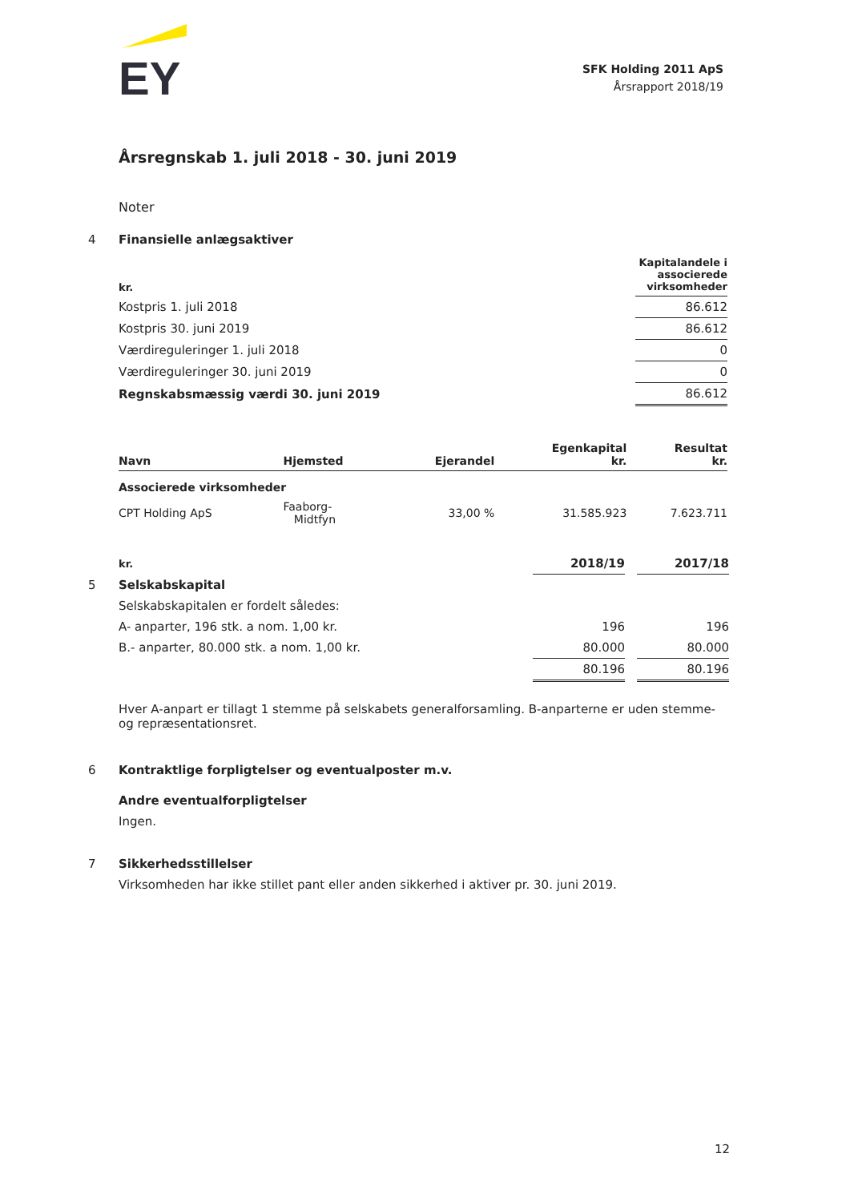EY
SFK Holding 2011 ApS
Årsrapport 2018/19
Årsregnskab 1. juli 2018 - 30. juni 2019
Noter
4 Finansielle anlægsaktiver
| kr. | Kapitalandele i associerede virksomheder |
| --- | --- |
| Kostpris 1. juli 2018 | 86.612 |
| Kostpris 30. juni 2019 | 86.612 |
| Værdireguleringer 1. juli 2018 | 0 |
| Værdireguleringer 30. juni 2019 | 0 |
| Regnskabsmæssig værdi 30. juni 2019 | 86.612 |
| Navn | Hjemsted | Ejerandel | Egenkapital kr. | Resultat kr. |
| --- | --- | --- | --- | --- |
| Associerede virksomheder | | | | |
| CPT Holding ApS | Faaborg- Midtfyn | 33,00 % | 31.585.923 | 7.623.711 |
| kr. | 2018/19 | | 2017/18 |
| 5 Selskabskapital | | | |
| Selskabskapitalen er fordelt således: | | | |
| A- anparter, 196 stk. a nom. 1,00 kr. | 196 | | 196 |
| B.- anparter, 80.000 stk. a nom. 1,00 kr. | 80.000 | | 80.000 |
| | 80.196 | | 80.196 |
Hver A-anpart er tillagt 1 stemme på selskabets generalforsamling. B-anparterne er uden stemme- og repræsentationsret.
6 Kontraktlige forpligtelser og eventualposter m.v.
Andre eventualforpligtelser
Ingen.
7 Sikkerhedsstillelser
Virksomheden har ikke stillet pant eller anden sikkerhed i aktiver pr. 30. juni 2019.
12